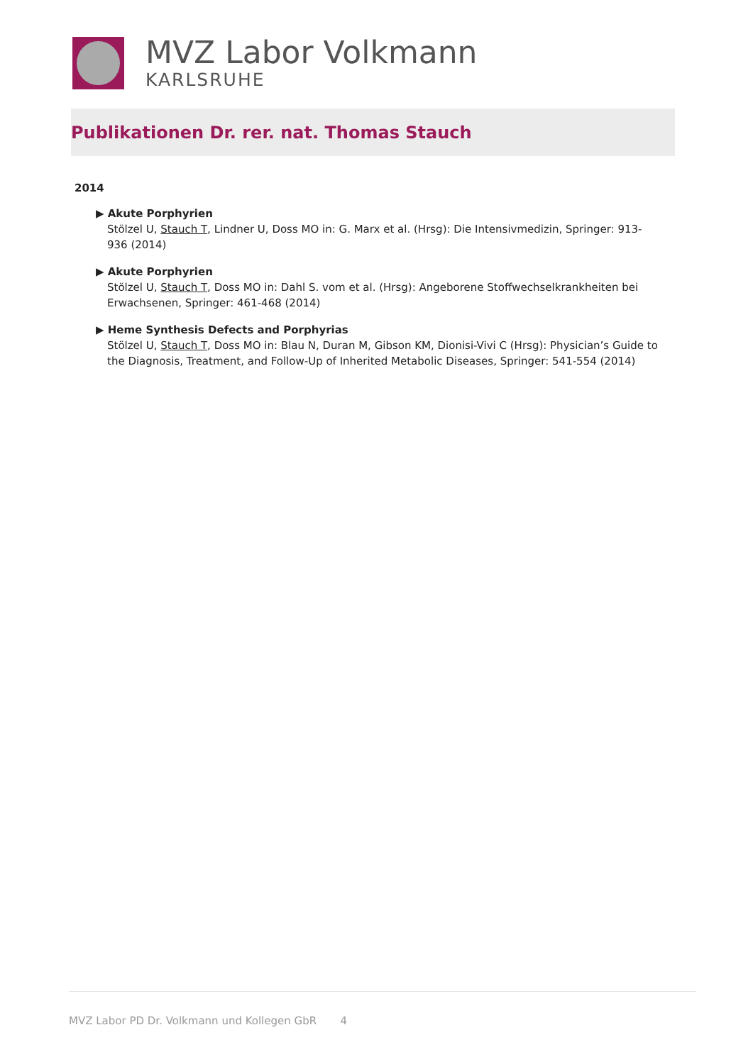MVZ Labor Volkmann
KARLSRUHE
Publikationen Dr. rer. nat. Thomas Stauch
2014
▶ Akute Porphyrien
Stölzel U, Stauch T, Lindner U, Doss MO in: G. Marx et al. (Hrsg): Die Intensivmedizin, Springer: 913-936 (2014)
▶ Akute Porphyrien
Stölzel U, Stauch T, Doss MO in: Dahl S. vom et al. (Hrsg): Angeborene Stoffwechselkrankheiten bei Erwachsenen, Springer: 461-468 (2014)
▶ Heme Synthesis Defects and Porphyrias
Stölzel U, Stauch T, Doss MO in: Blau N, Duran M, Gibson KM, Dionisi-Vivi C (Hrsg): Physician’s Guide to the Diagnosis, Treatment, and Follow-Up of Inherited Metabolic Diseases, Springer: 541-554 (2014)
MVZ Labor PD Dr. Volkmann und Kollegen GbR 4